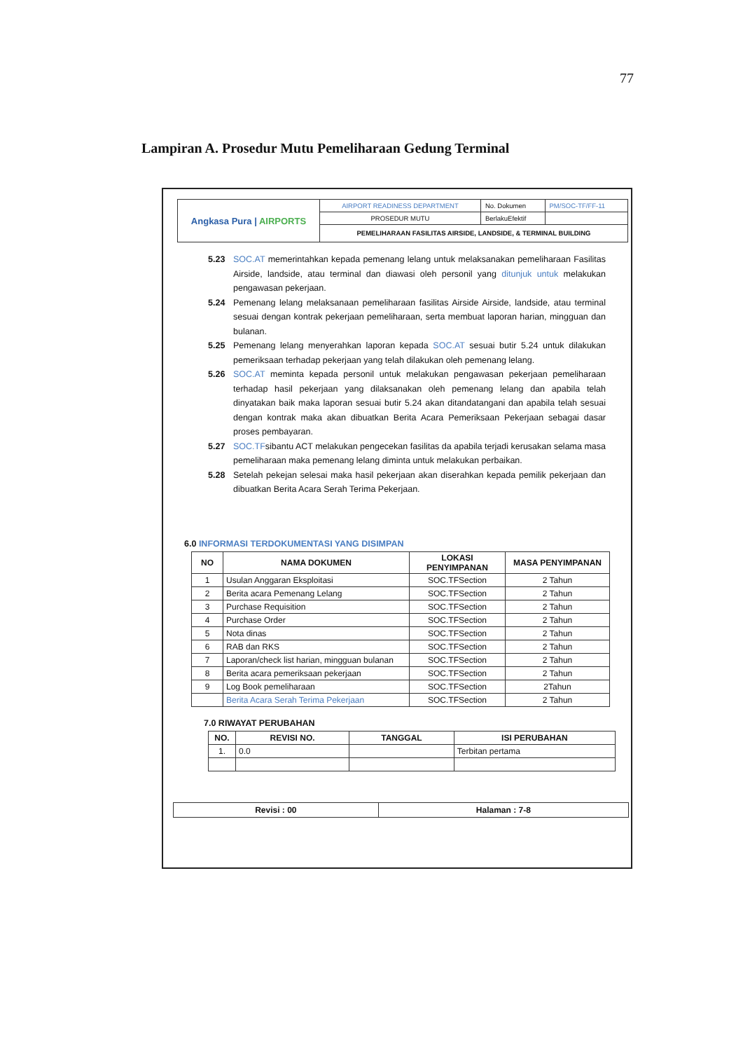77
Lampiran A. Prosedur Mutu Pemeliharaan Gedung Terminal
| Angkasa Pura / AIRPORTS | AIRPORT READINESS DEPARTMENT | No. Dokumen | PM/SOC-TF/FF-11 |
| | PROSEDUR MUTU | BerlakuEfektif | |
| | PEMELIHARAAN FASILITAS AIRSIDE, LANDSIDE, & TERMINAL BUILDING | | |
5.23 SOC.AT memerintahkan kepada pemenang lelang untuk melaksanakan pemeliharaan Fasilitas Airside, landside, atau terminal dan diawasi oleh personil yang ditunjuk untuk melakukan pengawasan pekerjaan.
5.24 Pemenang lelang melaksanaan pemeliharaan fasilitas Airside Airside, landside, atau terminal sesuai dengan kontrak pekerjaan pemeliharaan, serta membuat laporan harian, mingguan dan bulanan.
5.25 Pemenang lelang menyerahkan laporan kepada SOC.AT sesuai butir 5.24 untuk dilakukan pemeriksaan terhadap pekerjaan yang telah dilakukan oleh pemenang lelang.
5.26 SOC.AT meminta kepada personil untuk melakukan pengawasan pekerjaan pemeliharaan terhadap hasil pekerjaan yang dilaksanakan oleh pemenang lelang dan apabila telah dinyatakan baik maka laporan sesuai butir 5.24 akan ditandatangani dan apabila telah sesuai dengan kontrak maka akan dibuatkan Berita Acara Pemeriksaan Pekerjaan sebagai dasar proses pembayaran.
5.27 SOC.TFsibantu ACT melakukan pengecekan fasilitas da apabila terjadi kerusakan selama masa pemeliharaan maka pemenang lelang diminta untuk melakukan perbaikan.
5.28 Setelah pekejan selesai maka hasil pekerjaan akan diserahkan kepada pemilik pekerjaan dan dibuatkan Berita Acara Serah Terima Pekerjaan.
6.0 INFORMASI TERDOKUMENTASI YANG DISIMPAN
| NO | NAMA DOKUMEN | LOKASI PENYIMPANAN | MASA PENYIMPANAN |
| --- | --- | --- | --- |
| 1 | Usulan Anggaran Eksploitasi | SOC.TFSection | 2 Tahun |
| 2 | Berita acara Pemenang Lelang | SOC.TFSection | 2 Tahun |
| 3 | Purchase Requisition | SOC.TFSection | 2 Tahun |
| 4 | Purchase Order | SOC.TFSection | 2 Tahun |
| 5 | Nota dinas | SOC.TFSection | 2 Tahun |
| 6 | RAB dan RKS | SOC.TFSection | 2 Tahun |
| 7 | Laporan/check list harian, mingguan bulanan | SOC.TFSection | 2 Tahun |
| 8 | Berita acara pemeriksaan pekerjaan | SOC.TFSection | 2 Tahun |
| 9 | Log Book pemeliharaan | SOC.TFSection | 2Tahun |
| | Berita Acara Serah Terima Pekerjaan | SOC.TFSection | 2 Tahun |
7.0 RIWAYAT PERUBAHAN
| NO. | REVISI NO. | TANGGAL | ISI PERUBAHAN |
| --- | --- | --- | --- |
| 1. | 0.0 | | Terbitan pertama |
| Revisi : 00 | Halaman : 7-8 |